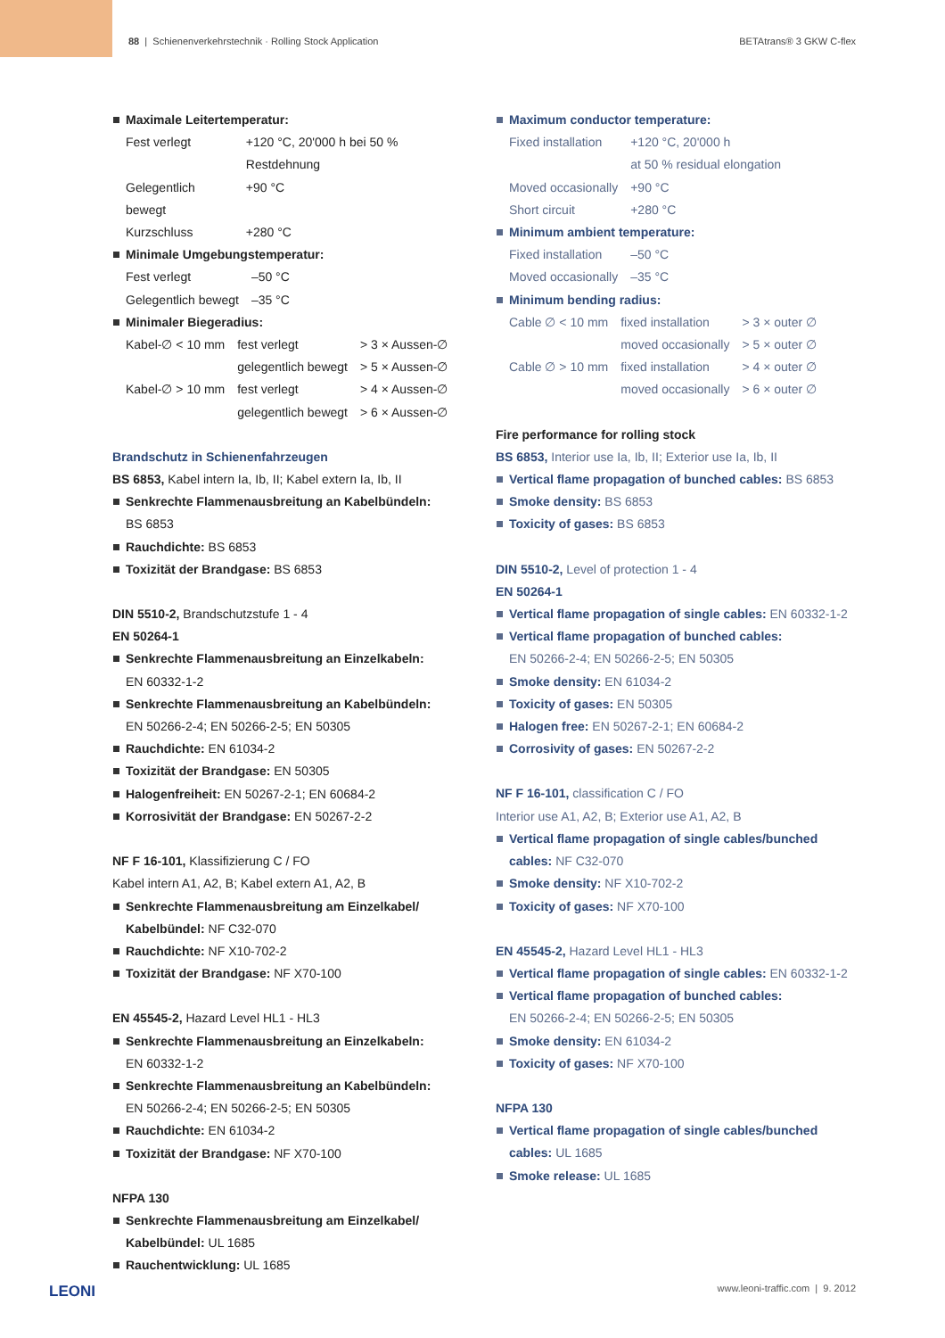88 | Schienenverkehrstechnik · Rolling Stock Application BETAtrans® 3 GKW C-flex
Maximale Leitertemperatur:
| Fest verlegt | +120 °C, 20'000 h bei 50 % Restdehnung |
| Gelegentlich bewegt | +90 °C |
| Kurzschluss | +280 °C |
Minimale Umgebungstemperatur:
| Fest verlegt | –50 °C |
| Gelegentlich bewegt | –35 °C |
Minimaler Biegeradius:
| Kabel-∅ < 10 mm | fest verlegt | > 3 × Aussen-∅ |
| | gelegentlich bewegt | > 5 × Aussen-∅ |
| Kabel-∅ > 10 mm | fest verlegt | > 4 × Aussen-∅ |
| | gelegentlich bewegt | > 6 × Aussen-∅ |
Brandschutz in Schienenfahrzeugen
BS 6853, Kabel intern Ia, Ib, II; Kabel extern Ia, Ib, II
Senkrechte Flammenausbreitung an Kabelbündeln:
BS 6853
Rauchdichte: BS 6853
Toxizität der Brandgase: BS 6853
DIN 5510-2, Brandschutzstufe 1 - 4
EN 50264-1
Senkrechte Flammenausbreitung an Einzelkabeln:
EN 60332-1-2
Senkrechte Flammenausbreitung an Kabelbündeln:
EN 50266-2-4; EN 50266-2-5; EN 50305
Rauchdichte: EN 61034-2
Toxizität der Brandgase: EN 50305
Halogenfreiheit: EN 50267-2-1; EN 60684-2
Korrosivität der Brandgase: EN 50267-2-2
NF F 16-101, Klassifizierung C / FO
Kabel intern A1, A2, B; Kabel extern A1, A2, B
Senkrechte Flammenausbreitung am Einzelkabel/ Kabelbündel: NF C32-070
Rauchdichte: NF X10-702-2
Toxizität der Brandgase: NF X70-100
EN 45545-2, Hazard Level HL1 - HL3
Senkrechte Flammenausbreitung an Einzelkabeln:
EN 60332-1-2
Senkrechte Flammenausbreitung an Kabelbündeln:
EN 50266-2-4; EN 50266-2-5; EN 50305
Rauchdichte: EN 61034-2
Toxizität der Brandgase: NF X70-100
NFPA 130
Senkrechte Flammenausbreitung am Einzelkabel/ Kabelbündel: UL 1685
Rauchentwicklung: UL 1685
Maximum conductor temperature:
| Fixed installation | +120 °C, 20'000 h at 50 % residual elongation |
| Moved occasionally | +90 °C |
| Short circuit | +280 °C |
Minimum ambient temperature:
| Fixed installation | –50 °C |
| Moved occasionally | –35 °C |
Minimum bending radius:
| Cable ∅ < 10 mm | fixed installation | > 3 × outer ∅ |
| | moved occasionally | > 5 × outer ∅ |
| Cable ∅ > 10 mm | fixed installation | > 4 × outer ∅ |
| | moved occasionally | > 6 × outer ∅ |
Fire performance for rolling stock
BS 6853, Interior use Ia, Ib, II; Exterior use Ia, Ib, II
Vertical flame propagation of bunched cables: BS 6853
Smoke density: BS 6853
Toxicity of gases: BS 6853
DIN 5510-2, Level of protection 1 - 4
EN 50264-1
Vertical flame propagation of single cables: EN 60332-1-2
Vertical flame propagation of bunched cables:
EN 50266-2-4; EN 50266-2-5; EN 50305
Smoke density: EN 61034-2
Toxicity of gases: EN 50305
Halogen free: EN 50267-2-1; EN 60684-2
Corrosivity of gases: EN 50267-2-2
NF F 16-101, classification C / FO
Interior use A1, A2, B; Exterior use A1, A2, B
Vertical flame propagation of single cables/bunched cables: NF C32-070
Smoke density: NF X10-702-2
Toxicity of gases: NF X70-100
EN 45545-2, Hazard Level HL1 - HL3
Vertical flame propagation of single cables: EN 60332-1-2
Vertical flame propagation of bunched cables:
EN 50266-2-4; EN 50266-2-5; EN 50305
Smoke density: EN 61034-2
Toxicity of gases: NF X70-100
NFPA 130
Vertical flame propagation of single cables/bunched cables: UL 1685
Smoke release: UL 1685
LEONI www.leoni-traffic.com | 9. 2012